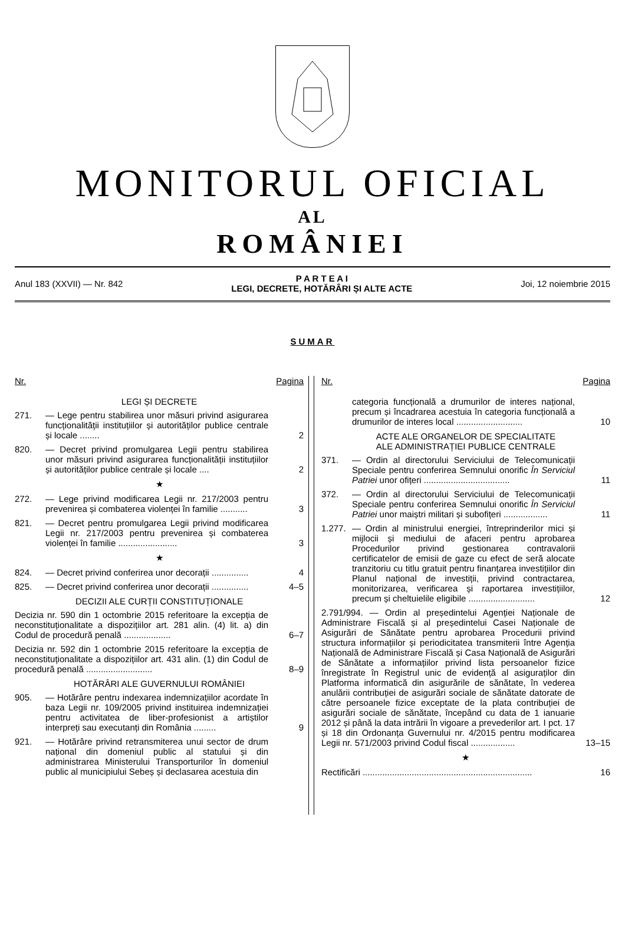MONITORUL OFICIAL
AL
ROMÂNIEI
Anul 183 (XXVII) — Nr. 842
P A R T E A I
LEGI, DECRETE, HOTĂRÂRI ȘI ALTE ACTE
Joi, 12 noiembrie 2015
SUMAR
Nr. Pagina
LEGI ȘI DECRETE
271. — Lege pentru stabilirea unor măsuri privind asigurarea funcționalității instituțiilor și autorităților publice centrale și locale ........
2
820. — Decret privind promulgarea Legii pentru stabilirea unor măsuri privind asigurarea funcționalității instituțiilor și autorităților publice centrale și locale ....
2
★
272. — Lege privind modificarea Legii nr. 217/2003 pentru prevenirea și combaterea violenței în familie ...........
3
821. — Decret pentru promulgarea Legii privind modificarea Legii nr. 217/2003 pentru prevenirea și combaterea violenței în familie ........................
3
★
824. — Decret privind conferirea unor decorații ...............
4
825. — Decret privind conferirea unor decorații ...............
4–5
DECIZII ALE CURȚII CONSTITUȚIONALE
Decizia nr. 590 din 1 octombrie 2015 referitoare la excepția de neconstituționalitate a dispozițiilor art. 281 alin. (4) lit. a) din Codul de procedură penală ...................
6–7
Decizia nr. 592 din 1 octombrie 2015 referitoare la excepția de neconstituționalitate a dispozițiilor art. 431 alin. (1) din Codul de procedură penală ...........................
8–9
HOTĂRÂRI ALE GUVERNULUI ROMÂNIEI
905. — Hotărâre pentru indexarea indemnizațiilor acordate în baza Legii nr. 109/2005 privind instituirea indemnizației pentru activitatea de liber-profesionist a artiștilor interpreți sau executanți din România .........
9
921. — Hotărâre privind retransmiterea unui sector de drum național din domeniul public al statului și din administrarea Ministerului Transporturilor în domeniul public al municipiului Sebeș și declasarea acestuia din
Nr. Pagina
categoria funcțională a drumurilor de interes național, precum și încadrarea acestuia în categoria funcțională a drumurilor de interes local ...........................
10
ACTE ALE ORGANELOR DE SPECIALITATE
ALE ADMINISTRAȚIEI PUBLICE CENTRALE
371. — Ordin al directorului Serviciului de Telecomunicații Speciale pentru conferirea Semnului onorific În Serviciul Patriei unor ofițeri ...................................
11
372. — Ordin al directorului Serviciului de Telecomunicații Speciale pentru conferirea Semnului onorific În Serviciul Patriei unor maiștri militari și subofițeri ..................
11
1.277.
— Ordin al ministrului energiei, întreprinderilor mici și mijlocii și mediului de afaceri pentru aprobarea Procedurilor privind gestionarea contravalorii certificatelor de emisii de gaze cu efect de seră alocate tranzitoriu cu titlu gratuit pentru finanțarea investițiilor din Planul național de investiții, privind contractarea, monitorizarea, verificarea și raportarea investițiilor, precum și cheltuielile eligibile ...........................
12
2.791/994. — Ordin al președintelui Agenției Naționale de Administrare Fiscală și al președintelui Casei Naționale de Asigurări de Sănătate pentru aprobarea Procedurii privind structura informațiilor și periodicitatea transmiterii între Agenția Națională de Administrare Fiscală și Casa Națională de Asigurări de Sănătate a informațiilor privind lista persoanelor fizice înregistrate în Registrul unic de evidență al asiguraților din Platforma informatică din asigurările de sănătate, în vederea anulării contribuției de asigurări sociale de sănătate datorate de către persoanele fizice exceptate de la plata contribuției de asigurări sociale de sănătate, începând cu data de 1 ianuarie 2012 și până la data intrării în vigoare a prevederilor art. I pct. 17 și 18 din Ordonanța Guvernului nr. 4/2015 pentru modificarea Legii nr. 571/2003 privind Codul fiscal ..................
13–15
★
Rectificări .....................................................................
16